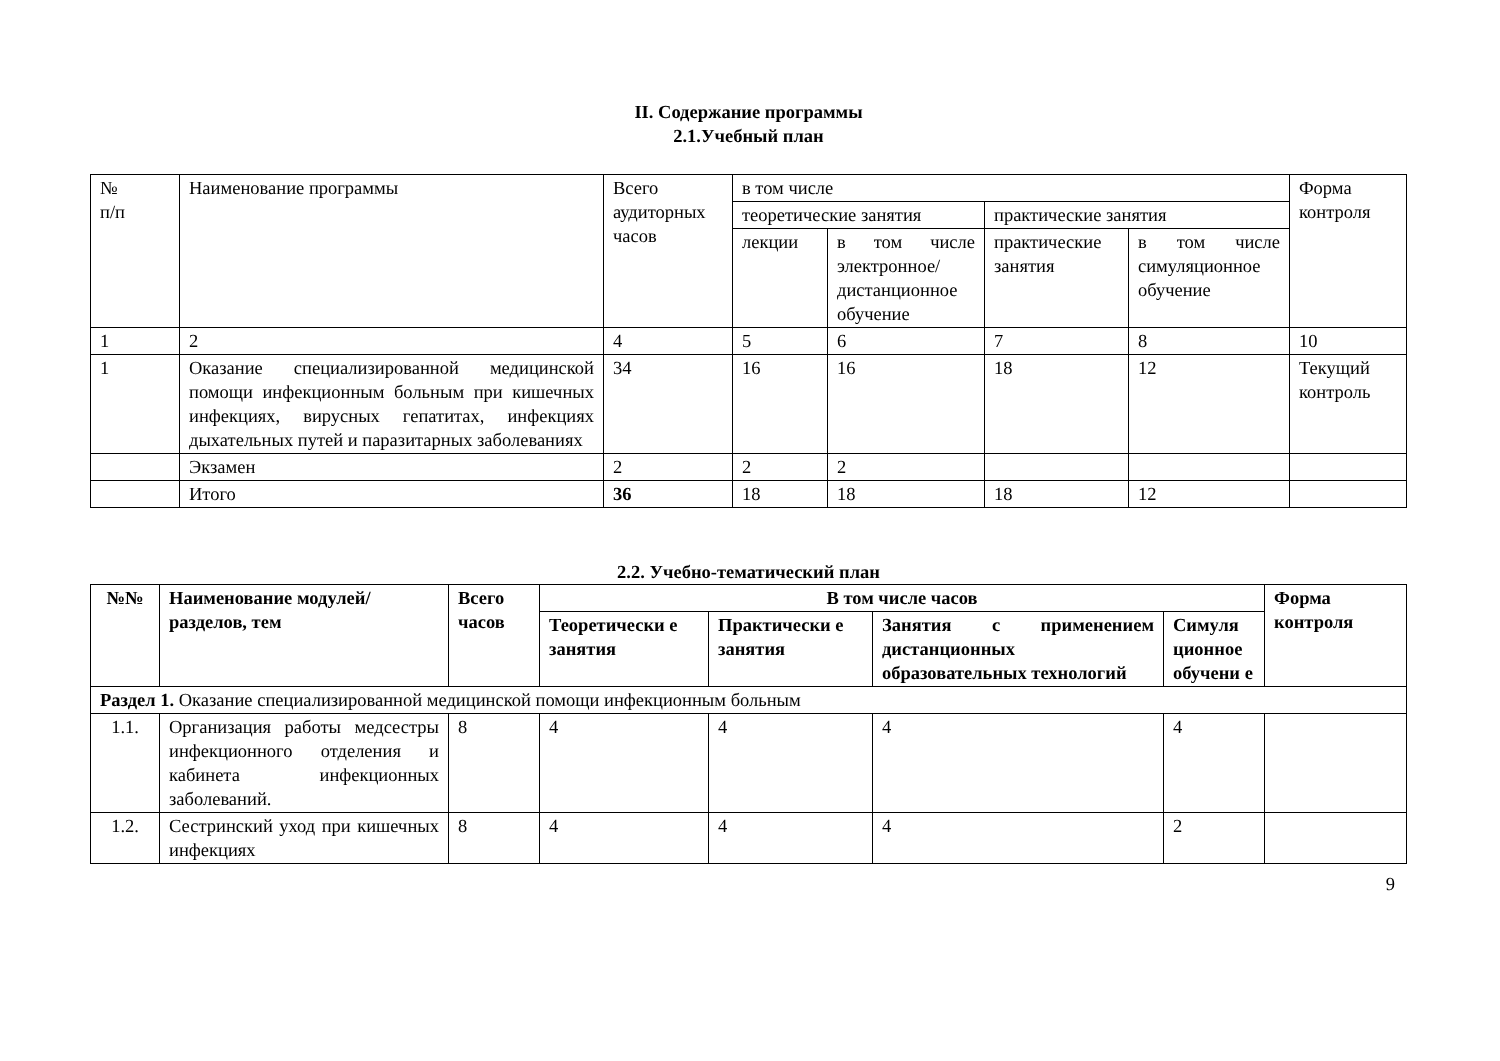II. Содержание программы
2.1.Учебный план
| № п/п | Наименование программы | Всего аудиторных часов | в том числе | | | | Форма контроля |
| --- | --- | --- | --- | --- | --- | --- | --- |
| | | | теоретические занятия | | практические занятия | | |
| | | | лекции | в том числе электронное/ дистанционное обучение | практические занятия | в том числе симуляционное обучение | |
| 1 | 2 | 4 | 5 | 6 | 7 | 8 | 10 |
| 1 | Оказание специализированной медицинской помощи инфекционным больным при кишечных инфекциях, вирусных гепатитах, инфекциях дыхательных путей и паразитарных заболеваниях | 34 | 16 | 16 | 18 | 12 | Текущий контроль |
| | Экзамен | 2 | 2 | 2 | | | |
| | Итого | 36 | 18 | 18 | 18 | 12 | |
2.2. Учебно-тематический план
| №№ | Наименование модулей/разделов, тем | Всего часов | В том числе часов | | | | Форма контроля |
| --- | --- | --- | --- | --- | --- | --- | --- |
| | | | Теоретически е занятия | Практически е занятия | Занятия с применением дистанционных образовательных технологий | Симуля ционное обучени е | |
| Раздел 1. Оказание специализированной медицинской помощи инфекционным больным | | | | | | | |
| 1.1. | Организация работы медсестры инфекционного отделения и кабинета инфекционных заболеваний. | 8 | 4 | 4 | 4 | 4 | |
| 1.2. | Сестринский уход при кишечных инфекциях | 8 | 4 | 4 | 4 | 2 | |
9